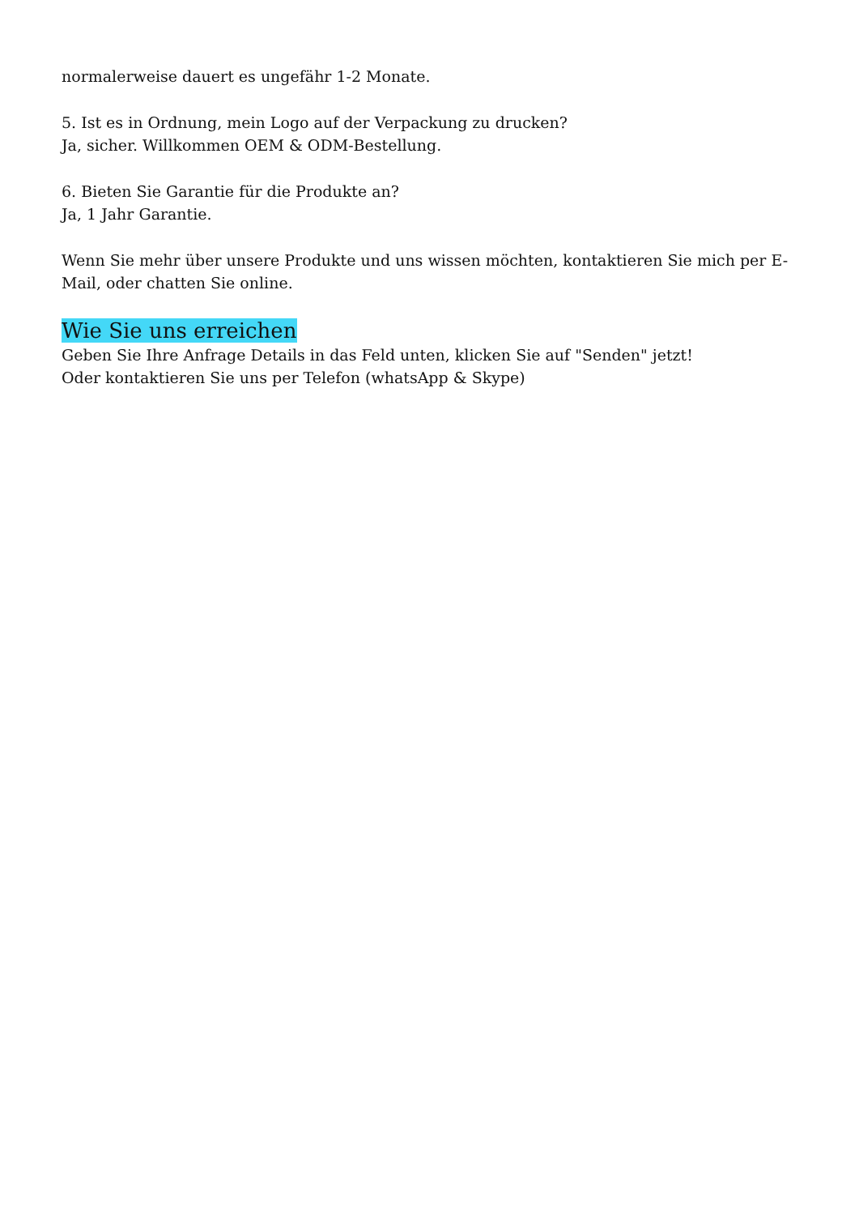normalerweise dauert es ungefähr 1-2 Monate.
5. Ist es in Ordnung, mein Logo auf der Verpackung zu drucken?
Ja, sicher. Willkommen OEM & ODM-Bestellung.
6. Bieten Sie Garantie für die Produkte an?
Ja, 1 Jahr Garantie.
Wenn Sie mehr über unsere Produkte und uns wissen möchten, kontaktieren Sie mich per E-Mail, oder chatten Sie online.
Wie Sie uns erreichen
Geben Sie Ihre Anfrage Details in das Feld unten, klicken Sie auf "Senden" jetzt!
Oder kontaktieren Sie uns per Telefon (whatsApp & Skype)